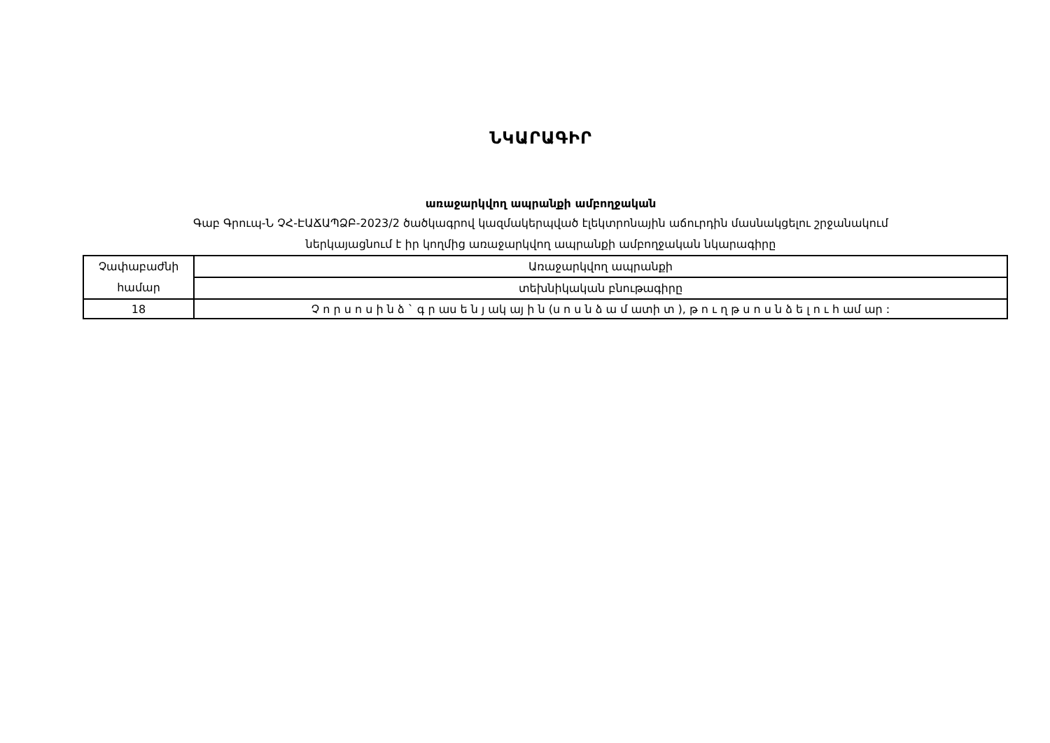ՆԿԱՐԱԳԻՐ
առաջարկվող ապրանքի ամբողջական
Գաբ Գրուպ-Ն ՉՀ-ԷԱՃԱՊՁԲ-2023/2 ծածկագրով կազմակերպված էլեկտրոնային աճուրդին մասնակցելու շրջանակում
ներկայացնում է իր կողմից առաջարկվող ապրանքի ամբողջական նկարագիրը
| Չափաբաժնի համար | Առաջարկվող ապրանքի |
| | տեխնիկական բնութագիրը |
| 18 | Չ ո ր ս ո ս ի ն ձ ` գ ր աս ե ն յ ակ այ ի ն (ս ո ս ն ձ ա մ ատի տ ), թ ո ւ ղ թ ս ո ս ն ձ ե լ ո ւ հ ամ ար : |